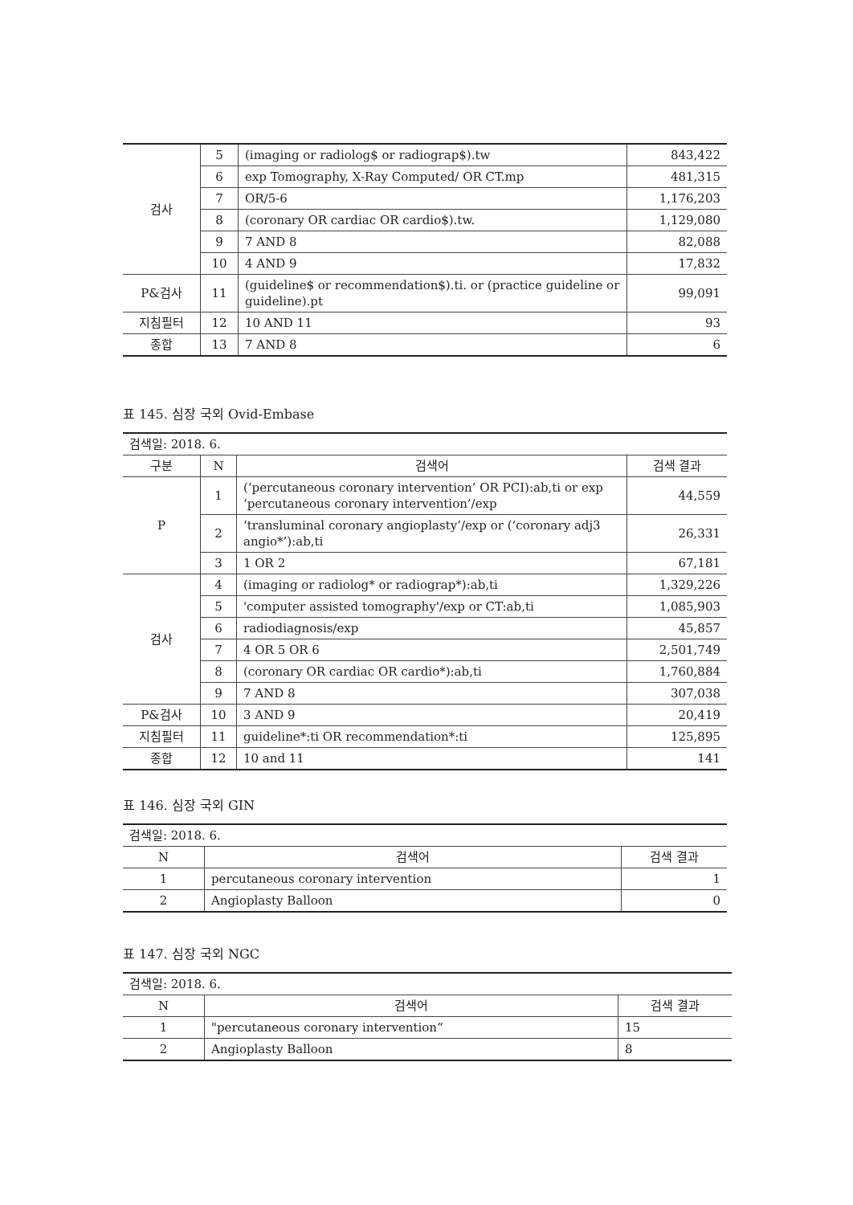| 검사 | 5 | (imaging or radiolog$ or radiograp$).tw | 843,422 |
| | 6 | exp Tomography, X-Ray Computed/ OR CT.mp | 481,315 |
| | 7 | OR/5-6 | 1,176,203 |
| | 8 | (coronary OR cardiac OR cardio$).tw. | 1,129,080 |
| | 9 | 7 AND 8 | 82,088 |
| | 10 | 4 AND 9 | 17,832 |
| P&검사 | 11 | (guideline$ or recommendation$).ti. or (practice guideline or guideline).pt | 99,091 |
| 지침필터 | 12 | 10 AND 11 | 93 |
| 종합 | 13 | 7 AND 8 | 6 |
표 145. 심장 국외 Ovid-Embase
| 검색일: 2018. 6. | | | |
| 구분 | N | 검색어 | 검색 결과 |
| P | 1 | (‘percutaneous coronary intervention’ OR PCI):ab,ti or exp ‘percutaneous coronary intervention’/exp | 44,559 |
| | 2 | ‘transluminal coronary angioplasty’/exp or (‘coronary adj3 angio*’):ab,ti | 26,331 |
| | 3 | 1 OR 2 | 67,181 |
| 검사 | 4 | (imaging or radiolog* or radiograp*):ab,ti | 1,329,226 |
| | 5 | 'computer assisted tomography'/exp or CT:ab,ti | 1,085,903 |
| | 6 | radiodiagnosis/exp | 45,857 |
| | 7 | 4 OR 5 OR 6 | 2,501,749 |
| | 8 | (coronary OR cardiac OR cardio*):ab,ti | 1,760,884 |
| | 9 | 7 AND 8 | 307,038 |
| P&검사 | 10 | 3 AND 9 | 20,419 |
| 지침필터 | 11 | guideline*:ti OR recommendation*:ti | 125,895 |
| 종합 | 12 | 10 and 11 | 141 |
표 146. 심장 국외 GIN
| 검색일: 2018. 6. | | |
| N | 검색어 | 검색 결과 |
| 1 | percutaneous coronary intervention | 1 |
| 2 | Angioplasty Balloon | 0 |
표 147. 심장 국외 NGC
| 검색일: 2018. 6. | | |
| N | 검색어 | 검색 결과 |
| 1 | "percutaneous coronary intervention“ | 15 |
| 2 | Angioplasty Balloon | 8 |